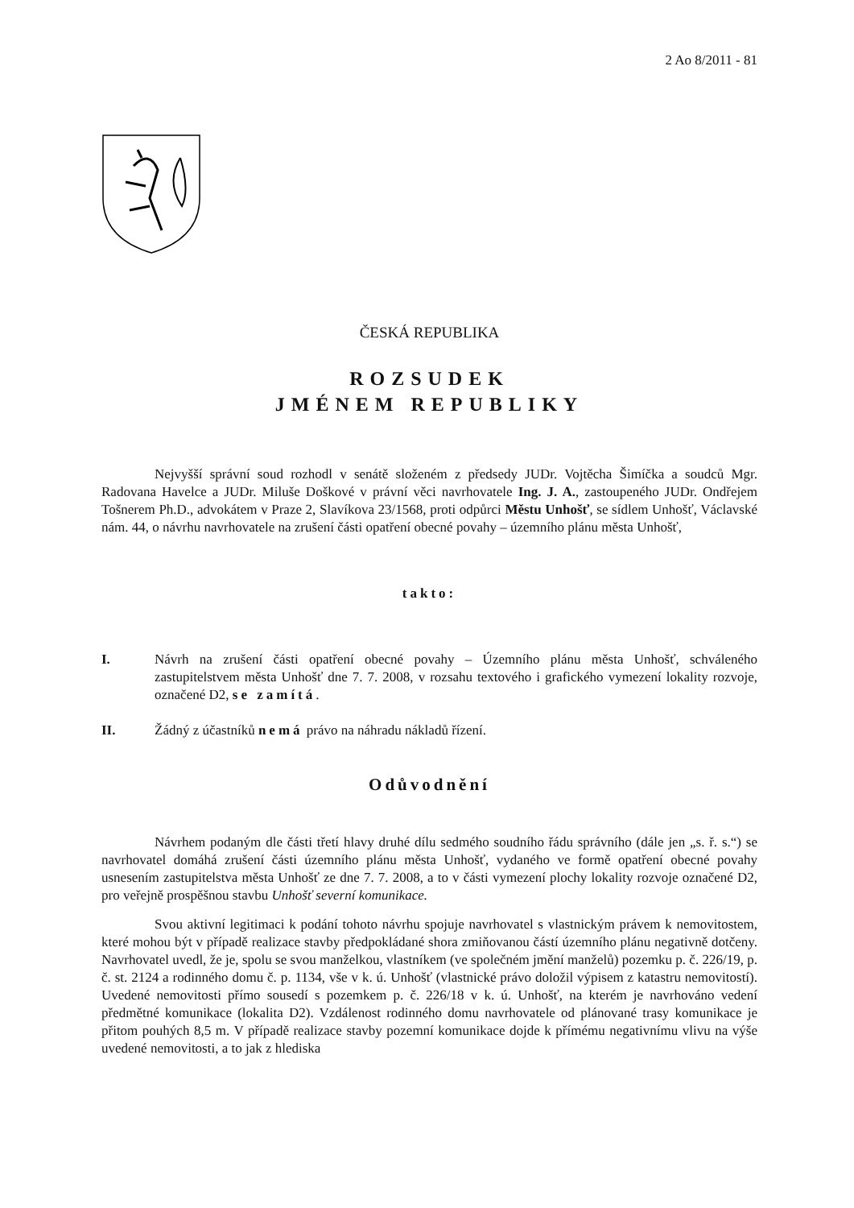2 Ao 8/2011 - 81
ČESKÁ REPUBLIKA
ROZSUDEK
JMÉNEM REPUBLIKY
Nejvyšší správní soud rozhodl v senátě složeném z předsedy JUDr. Vojtěcha Šimíčka a soudců Mgr. Radovana Havelce a JUDr. Miluše Doškové v právní věci navrhovatele Ing. J. A., zastoupeného JUDr. Ondřejem Tošnerem Ph.D., advokátem v Praze 2, Slavíkova 23/1568, proti odpůrci Městu Unhošť, se sídlem Unhošť, Václavské nám. 44, o návrhu navrhovatele na zrušení části opatření obecné povahy – územního plánu města Unhošť,
takto:
I. Návrh na zrušení části opatření obecné povahy – Územního plánu města Unhošť, schváleného zastupitelstvem města Unhošť dne 7. 7. 2008, v rozsahu textového i grafického vymezení lokality rozvoje, označené D2, se zamítá.
II. Žádný z účastníků nemá právo na náhradu nákladů řízení.
Odůvodnění
Návrhem podaným dle části třetí hlavy druhé dílu sedmého soudního řádu správního (dále jen „s. ř. s.“) se navrhovatel domáhá zrušení části územního plánu města Unhošť, vydaného ve formě opatření obecné povahy usnesením zastupitelstva města Unhošť ze dne 7. 7. 2008, a to v části vymezení plochy lokality rozvoje označené D2, pro veřejně prospěšnou stavbu Unhošť severní komunikace.
Svou aktivní legitimaci k podání tohoto návrhu spojuje navrhovatel s vlastnickým právem k nemovitostem, které mohou být v případě realizace stavby předpokládané shora zmiňovanou částí územního plánu negativně dotčeny. Navrhovatel uvedl, že je, spolu se svou manželkou, vlastníkem (ve společném jmění manželů) pozemku p. č. 226/19, p. č. st. 2124 a rodinného domu č. p. 1134, vše v k. ú. Unhošť (vlastnické právo doložil výpisem z katastru nemovitostí). Uvedené nemovitosti přímo sousedí s pozemkem p. č. 226/18 v k. ú. Unhošť, na kterém je navrhováno vedení předmětné komunikace (lokalita D2). Vzdálenost rodinného domu navrhovatele od plánované trasy komunikace je přitom pouhých 8,5 m. V případě realizace stavby pozemní komunikace dojde k přímému negativnímu vlivu na výše uvedené nemovitosti, a to jak z hlediska